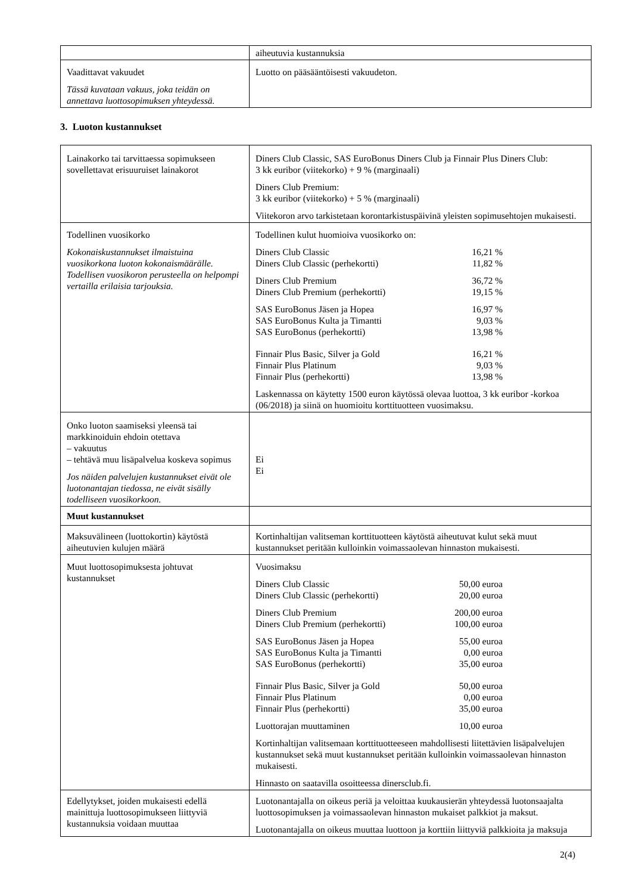| | aiheutuvia kustannuksia |
| Vaadittavat vakuudet Tässä kuvataan vakuus, joka teidän on annettava luottosopimuksen yhteydessä. | Luotto on pääsääntöisesti vakuudeton. |
3. Luoton kustannukset
| Lainakorko tai tarvittaessa sopimukseen sovellettavat erisuuruiset lainakorot | Diners Club Classic, SAS EuroBonus Diners Club ja Finnair Plus Diners Club: 3 kk euribor (viitekorko) + 9 % (marginaali) Diners Club Premium: 3 kk euribor (viitekorko) + 5 % (marginaali) Viitekoron arvo tarkistetaan korontarkistuspäivinä yleisten sopimusehtojen mukaisesti. |
| Todellinen vuosikorko Kokonaiskustannukset ilmaistuina vuosikorkona luoton kokonaismäärälle. Todellisen vuosikoron perusteella on helpompi vertailla erilaisia tarjouksia. | Todellinen kulut huomioiva vuosikorko on: Diners Club Classic 16,21 % Diners Club Classic (perhekortti) 11,82 % Diners Club Premium 36,72 % Diners Club Premium (perhekortti) 19,15 % SAS EuroBonus Jäsen ja Hopea 16,97 % SAS EuroBonus Kulta ja Timantti 9,03 % SAS EuroBonus (perhekortti) 13,98 % Finnair Plus Basic, Silver ja Gold 16,21 % Finnair Plus Platinum 9,03 % Finnair Plus (perhekortti) 13,98 % Laskennassa on käytetty 1500 euron käytössä olevaa luottoa, 3 kk euribor -korkoa (06/2018) ja siinä on huomioitu korttituotteen vuosimaksu. |
| Onko luoton saamiseksi yleensä tai markkinoiduin ehdoin otettava – vakuutus – tehtävä muu lisäpalvelua koskeva sopimus Jos näiden palvelujen kustannukset eivät ole luotonantajan tiedossa, ne eivät sisälly todelliseen vuosikorkoon. | Ei Ei |
| Muut kustannukset | |
| Maksuvälineen (luottokortin) käytöstä aiheutuvien kulujen määrä | Kortinhaltijan valitseman korttituotteen käytöstä aiheutuvat kulut sekä muut kustannukset peritään kulloinkin voimassaolevan hinnaston mukaisesti. |
| Muut luottosopimuksesta johtuvat kustannukset | Vuosimaksu Diners Club Classic 50,00 euroa Diners Club Classic (perhekortti) 20,00 euroa Diners Club Premium 200,00 euroa Diners Club Premium (perhekortti) 100,00 euroa SAS EuroBonus Jäsen ja Hopea 55,00 euroa SAS EuroBonus Kulta ja Timantti 0,00 euroa SAS EuroBonus (perhekortti) 35,00 euroa Finnair Plus Basic, Silver ja Gold 50,00 euroa Finnair Plus Platinum 0,00 euroa Finnair Plus (perhekortti) 35,00 euroa Luottorajan muuttaminen 10,00 euroa Kortinhaltijan valitsemaan korttituotteeseen mahdollisesti liitettävien lisäpalvelujen kustannukset sekä muut kustannukset peritään kulloinkin voimassaolevan hinnaston mukaisesti. Hinnasto on saatavilla osoitteessa dinersclub.fi. |
| Edellytykset, joiden mukaisesti edellä mainittuja luottosopimukseen liittyviä kustannuksia voidaan muuttaa | Luotonantajalla on oikeus periä ja veloittaa kuukausierän yhteydessä luotonsaajalta luottosopimuksen ja voimassaolevan hinnaston mukaiset palkkiot ja maksut. Luotonantajalla on oikeus muuttaa luottoon ja korttiin liittyviä palkkioita ja maksuja |
2(4)